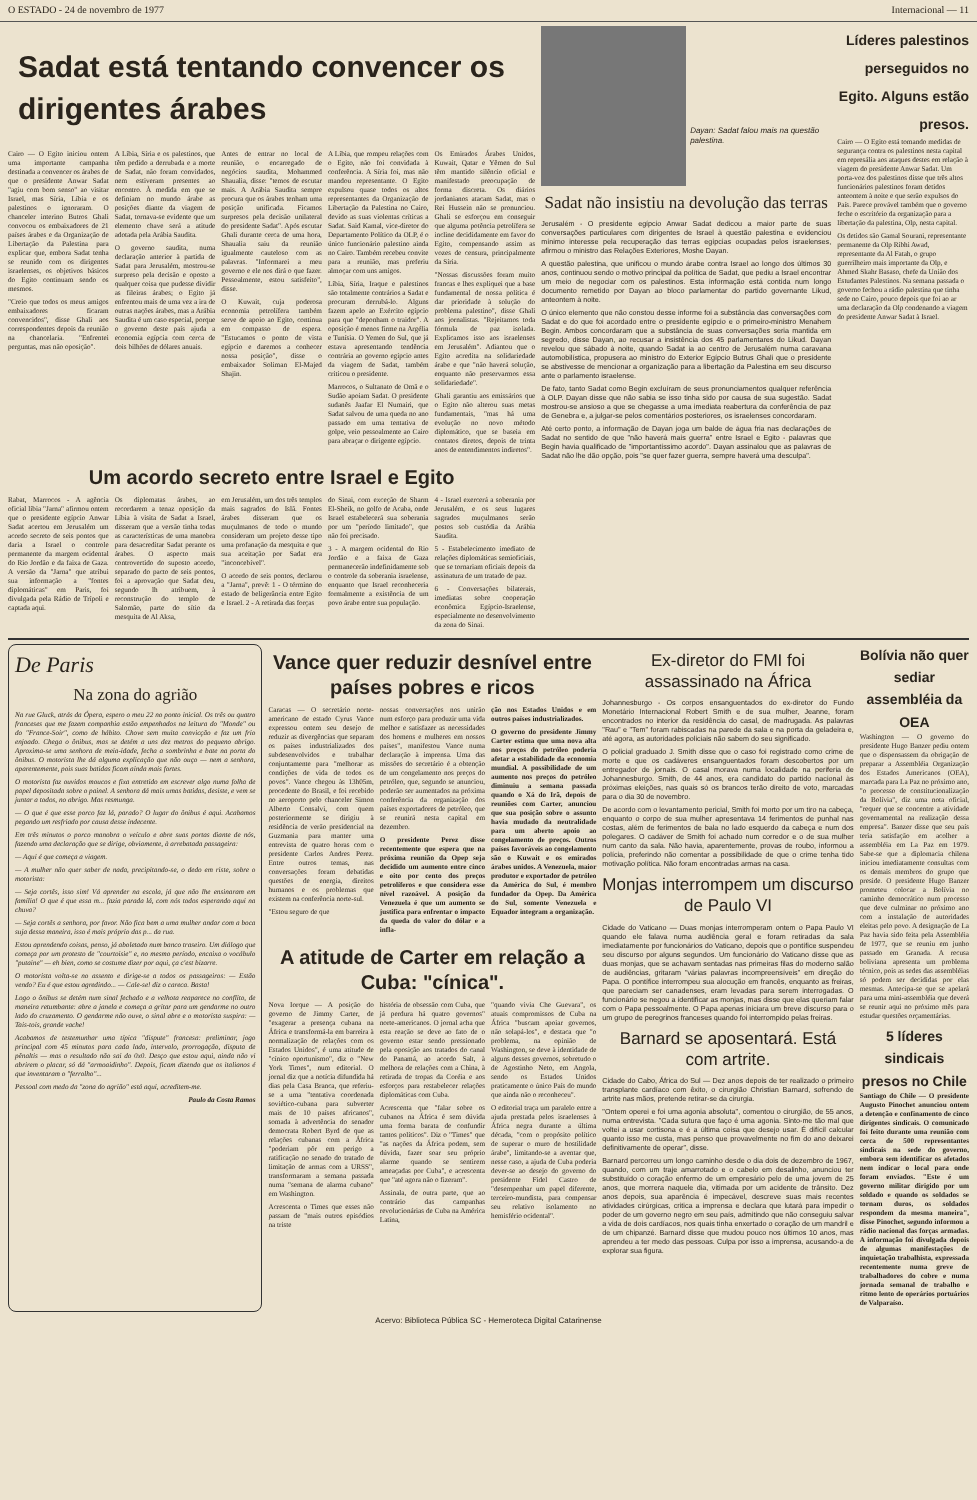O ESTADO - 24 de novembro de 1977 Internacional — 11
Sadat está tentando convencer os dirigentes árabes
Cairo — O Egito iniciou ontem uma importante campanha destinada a convencer os árabes de que o presidente Anwar Sadat "agiu com bom senso" ao visitar Israel, mas Síria, Líbia e os palestinos o ignoraram. O chanceler interino Butros Ghali convocou os embaixadores de 21 países árabes e da Organização de Libertação da Palestina para explicar que, embora Sadat tenha se reunido com os dirigentes israelenses, os objetivos básicos do Egito continuam sendo os mesmos.
"Creio que todos os meus amigos embaixadores ficaram convencidos", disse Ghali aos correspondentes depois da reunião na chancelaria. "Enfrentei perguntas, mas não oposição".
A Líbia, Síria e os palestinos, que têm pedido a derrubada e a morte de Sadat, não foram convidados, nem estiveram presentes ao encontro. À medida em que se definiam no mundo árabe as posições diante da viagem de Sadat, tornava-se evidente que um elemento chave será a atitude adotada pela Arábia Saudita.
O governo saudita, numa declaração anterior à partida de Sadat para Jerusalém, mostrou-se surpreso pela decisão e oposto a qualquer coisa que pudesse dividir as fileiras árabes; o Egito já enfrentou mais de uma vez a ira de outras nações árabes, mas a Arábia Saudita é um caso especial, porque o governo deste país ajuda a economia egípcia com cerca de dois bilhões de dólares anuais.
Antes de entrar no local de reunião, o encarregado de negócios saudita, Mohammed Shaualia, disse: "temos de escutar mais. A Arábia Saudita sempre procura que os árabes tenham uma posição unificada. Ficamos surpresos pela decisão unilateral do presidente Sadat". Após escutar Ghali durante cerca de uma hora, Shaualia saiu da reunião igualmente cauteloso com as palavras. "Informarei a meu governo e ele nos dirá o que fazer. Pessoalmente, estou satisfeito", disse.
O Kuwait, cuja poderosa economia petrolífera também serve de apoio ao Egito, continua em compasso de espera. "Estucamos o ponto de vista egípcio e daremos a conhecer nossa posição", disse o embaixador Soliman El-Majed Shajin.
A Líbia, que rompeu relações com o Egito, não foi convidada à conferência. A Síria foi, mas não mandou representante. O Egito expulsou quase todos os altos representantes da Organização de Libertação da Palestina no Cairo, devido as suas violentas críticas a Sadat. Said Kamal, vice-diretor do Departamento Político da OLP, é o único funcionário palestino ainda no Cairo. Também recebeu convite para a reunião, mas preferiu almoçar com uns amigos.
Líbia, Síria, Iraque e palestinos são totalmente contrários a Sadat e procuram derrubá-lo. Alguns fazem apelo ao Exército egípcio para que "deponham o traidor". A oposição é menos firme na Argélia e Tunísia. O Yemen do Sul, que já estava apresentando tendência contrária ao governo egípcio antes da viagem de Sadat, também criticou o presidente.
Marrocos, o Sultanato de Omã e o Sudão apoiam Sadat. O presidente sudanês Jaafar El Numairi, que Sadat salvou de uma queda no ano passado em uma tentativa de golpe, veio pessoalmente ao Cairo para abraçar o dirigente egípcio.
Os Emirados Árabes Unidos, Kuwait, Qatar e Yêmen do Sul têm mantido silêncio oficial e manifestado preocupação de forma discreta. Os diários jordanianos atacam Sadat, mas o Rei Hussein não se pronunciou. Ghali se esforçou em conseguir que alguma potência petrolífera se incline decididamente em favor do Egito, compensando assim as vozes de censura, principalmente da Síria.
"Nossas discussões foram muito francas e lhes expliquei que a base fundamental de nossa política é dar prioridade à solução do problema palestino", disse Ghali aos jornalistas. "Rejeitamos toda fórmula de paz isolada. Explicamos isso aos israelenses em Jerusalém". Adiantou que o Egito acredita na solidariedade árabe e que "não haverá solução, enquanto não preservarmos essa solidariedade".
Ghali garantiu aos emissários que o Egito não alterou suas metas fundamentais, "mas há uma evolução no novo método diplomático, que se baseia em contatos diretos, depois de trinta anos de entendimentos indiretos".
Um acordo secreto entre Israel e Egito
Rabat, Marrocos - A agência oficial líbia "Jarna" afirmou ontem que o presidente egípcio Anwar Sadat acertou em Jerusalém um acordo secreto de seis pontos que daria a Israel o controle permanente da margem ocidental do Rio Jordão e da faixa de Gaza. A versão da "Jarna" que atribui sua informação a "fontes diplomáticas" em Paris, foi divulgada pela Rádio de Trípoli e captada aqui.
Os diplomatas árabes, ao recordarem a tenaz oposição da Líbia à visita de Sadat a Israel, disseram que a versão tinha todas as características de uma manobra para desacreditar Sadat perante os árabes. O aspecto mais controvertido do suposto acordo, separado do pacto de seis pontos, foi a aprovação que Sadat deu, segundo lh atribuem, à reconstrução do templo de Salomão, parte do sítio da mesquita de Al Aksa,
em Jerusalém, um dos três templos mais sagrados do Islã. Fontes árabes disseram que os muçulmanos de todo o mundo consideram um projeto desse tipo uma profanação da mesquita e que sua aceitação por Sadat era "inconcebível".
O acordo de seis pontos, declarou a "Jarna", prevê: 1 - O término do estado de beligerância entre Egito e Israel. 2 - A retirada das forças
do Sinai, com exceção de Sharm El-Sheik, no golfo de Acaba, onde Israel estabelecerá sua soberania por um "período limitado", que não foi precisado.
3 - A margem ocidental do Rio Jordão e a faixa de Gaza permanecerão indefinidamente sob o controle da soberania israelense, enquanto que Israel reconheceria formalmente a existência de um povo árabe entre sua população.
4 - Israel exercerá a soberania por Jerusalém, e os seus lugares sagrados muçulmanos serão postos sob custódia da Arábia Saudita.
5 - Estabelecimento imediato de relações diplomáticas semioficiais, que se tornariam oficiais depois da assinatura de um tratado de paz.
6 - Conversações bilaterais, imediatas sobre cooperação econômica Egípcio-Israelense, especialmente no desenvolvimento da zona do Sinai.
Dayan: Sadat falou mais na questão palestina.
Sadat não insistiu na devolução das terras
Jerusalém - O presidente egípcio Anwar Sadat dedicou a maior parte de suas conversações particulares com dirigentes de Israel à questão palestina e evidenciou mínimo interesse pela recuperação das terras egípcias ocupadas pelos israelenses, afirmou o ministro das Relações Exteriores, Moshe Dayan.
A questão palestina, que unificou o mundo árabe contra Israel ao longo dos últimos 30 anos, continuou sendo o motivo principal da política de Sadat, que pediu a Israel encontrar um meio de negociar com os palestinos. Esta informação está contida num longo documento remetido por Dayan ao bloco parlamentar do partido governante Likud, anteontem à noite.
O único elemento que não constou desse informe foi a substância das conversações com Sadat e do que foi acordado entre o presidente egípcio e o primeiro-ministro Menahem Begin. Ambos concordaram que a substância de suas conversações seria mantida em segredo, disse Dayan, ao recusar a insistência dos 45 parlamentares do Likud. Dayan revelou que sábado à noite, quando Sadat ia ao centro de Jerusalém numa caravana automobilística, propusera ao ministro do Exterior Egípcio Butrus Ghali que o presidente se abstivesse de mencionar a organização para a libertação da Palestina em seu discurso ante o parlamento israelense.
De fato, tanto Sadat como Begin excluíram de seus pronunciamentos qualquer referência à OLP. Dayan disse que não sabia se isso tinha sido por causa de sua sugestão. Sadat mostrou-se ansioso a que se chegasse a uma imediata reabertura da conferência de paz de Genebra e, a julgar-se pelos comentários posteriores, os israelenses concordaram.
Até certo ponto, a informação de Dayan joga um balde de água fria nas declarações de Sadat no sentido de que "não haverá mais guerra" entre Israel e Egito - palavras que Begin havia qualificado de "importantíssimo acordo". Dayan assinalou que as palavras de Sadat não lhe dão opção, pois "se quer fazer guerra, sempre haverá uma desculpa".
Líderes palestinos perseguidos no Egito. Alguns estão presos.
Cairo — O Egito está tomando medidas de segurança contra os palestinos nesta capital em represália aos ataques destes em relação à viagem do presidente Anwar Sadat. Um porta-voz dos palestinos disse que três altos funcionários palestinos foram detidos anteontem à noite e que serão expulsos do País. Parece provável também que o governo feche o escritório da organização para a libertação da palestina, Olp, nesta capital.
Os detidos são Gamal Sourani, representante permanente da Olp Ribhi Awad, representante da Al Fatah, o grupo guerrilheiro mais importante da Olp, e Ahmed Skahr Basaso, chefe da União dos Estudantes Palestinos. Na semana passada o governo fechou a rádio palestina que tinha sede no Cairo, pouco depois que foi ao ar uma declaração da Olp condenando a viagem do presidente Anwar Sadat à Israel.
De Paris
Na zona do agrião
Na rue Gluck, atrás da Ópera, espero o meu 22 no ponto inicial. Os três ou quatro franceses que me fazem companhia estão empenhados na leitura do "Monde" ou do "France-Soir", como de hábito. Chove sem muita convicção e faz um frio enjoado. Chega o ônibus, mas se detém a uns dez metros do pequeno abrigo. Aproxima-se uma senhora de meia-idade, fecha a sombrinha e bate na porta do ônibus. O motorista lhe dá alguma explicação que não ouço — nem a senhora, aparentemente, pois suas batidas ficam ainda mais fortes.
O motorista faz ouvidos moucos e fixa entretido em escrever algo numa folha de papel depositada sobre o painel. A senhora dá mais umas batidas, desiste, e vem se juntar a todos, no abrigo. Mas resmunga.
— O que é que esse porco faz lá, parado? O lugar do ônibus é aqui. Acabamos pegando um resfriado por causa desse indecente.
Em três minutos o porco manobra o veículo e abre suas portas diante de nós, fazendo uma declaração que se dirige, obviamente, à arrebatada passageira:
— Aqui é que começa a viagem.
— A mulher não quer saber de nada, precipitando-se, o dedo em riste, sobre o motorista:
— Seja cortês, isso sim! Vá aprender na escola, já que não lhe ensinaram em família! O que é que essa m... fazia parada lá, com nós todos esperando aqui na chuva?
— Seja cortês a senhora, por favor. Não fica bem a uma mulher andar com a boca suja dessa maneira, isso é mais próprio das p... da rua.
Estou aprendendo coisas, penso, já aboletado num banco traseiro. Um diálogo que começa por um protesto de "courtoisie" e, no mesmo período, encaixa o vocábulo "putaine" — eh bien, como se costume dizer por aqui, ça c'est bizarre.
O motorista volta-se no assento e dirige-se a todos os passageiros: — Estão vendo? Eu é que estou agredindo... — Cale-se! diz o careca. Basta!
Logo o ônibus se detém num sinal fechado e a velhota reaparece no conflito, de maneira retumbante: abre a janela e começa a gritar para um gendarme no outro lado do cruzamento. O gendarme não ouve, o sinal abre e o motorista suspira: — Tais-tois, grande vache!
Acabamos de testemunhar uma típica "dispute" francesa: preliminar, jogo principal com 45 minutos para cada lado, intervalo, prorrogação, disputa de pênaltis — mas o resultado não sai do 0x0. Desço que estou aqui, ainda não vi abrirem o placar, só dá "armoaidinho". Depois, ficam dizendo que os italianos é que inventaram o "ferrolho"...
Pessoal com medo da "zona do agrião" está aqui, acreditem-me.
Paulo da Costa Ramos
Vance quer reduzir desnível entre países pobres e ricos
Caracas — O secretário norte-americano de estado Cyrus Vance expressou ontem seu desejo de reduzir as divergências que separam os países industrializados dos subdesenvolvidos e trabalhar conjuntamente para "melhorar as condições de vida de todos os povos". Vance chegou às 13h05m, procedente do Brasil, e foi recebido no aeroporto pelo chanceler Simon Alberto Consalvi, com quem posteriormente se dirigiu à residência de verão presidencial na Guzmania para manter uma entrevista de quatro horas com o presidente Carlos Andres Perez. Entre outros temas, nas conversações foram debatidas questões de energia, direitos humanos e os problemas que existem na conferência norte-sul.
"Estou seguro de que
nossas conversações nos unirão num esforço para produzir uma vida melhor e satisfazer as necessidades dos homens e mulheres em nossos países", manifestou Vance numa declaração à imprensa. Uma das missões do secretário é a obtenção de um congelamento nos preços do petróleo, que, segundo se anunciou, poderão ser aumentados na próxima conferência da organização dos países exportadores de petróleo, que se reunirá nesta capital em dezembro.
O presidente Perez disse recentemente que espera que na próxima reunião da Opep seja decidido um aumento entre cinco e oito por cento dos preços petrolíferos e que considera esse nível razoável. A posição da Venezuela é que um aumento se justifica para enfrentar o impacto da queda do valor do dólar e a infla-
ção nos Estados Unidos e em outros países industrializados.
O governo do presidente Jimmy Carter estima que uma nova alta nos preços do petróleo poderia afetar a estabilidade da economia mundial. A possibilidade de um aumento nos preços do petróleo diminuiu a semana passada quando o Xá do Irã, depois de reuniões com Carter, anunciou que sua posição sobre o assunto havia mudado da neutralidade para um aberto apoio ao congelamento de preços. Outros países favoráveis ao congelamento são o Kuwait e os emirados árabes unidos. A Venezuela, maior produtor e exportador de petróleo da América do Sul, é membro fundador da Opep. Da América do Sul, somente Venezuela e Equador integram a organização.
A atitude de Carter em relação a Cuba: "cínica".
Nova Iorque — A posição do governo de Jimmy Carter, de "exagerar a presença cubana na África e transformá-la em barreira à normalização de relações com os Estados Unidos", é uma atitude de "cínico oportunismo", diz o "New York Times", num editorial. O jornal diz que a notícia difundida há dias pela Casa Branca, que referiu-se a uma "tentativa coordenada soviético-cubana para subverter mais de 10 países africanos", somada à advertência do senador democrata Robert Byrd de que as relações cubanas com a África "poderiam pôr em perigo a ratificação no senado do tratado de limitação de armas com a URSS", transformaram a semana passada numa "semana de alarma cubano" em Washington.
Acrescenta o Times que esses não passam de "mais outros episódios na triste
história de obsessão com Cuba, que já perdura há quatro governos" norte-americanos. O jornal acha que esta reação se deve ao fato de o governo estar sendo pressionado pela oposição aos tratados do canal do Panamá, ao acordo Salt, à melhora de relações com a China, à retirada de tropas da Coréia e aos esforços para restabelecer relações diplomáticas com Cuba.
Acrescenta que "falar sobre os cubanos na África é sem dúvida uma forma barata de confundir tantos políticos". Diz o "Times" que "as nações da África podem, sem dúvida, fazer soar seu próprio alarme quando se sentirem ameaçadas por Cuba", e acrescenta que "até agora não o fizeram".
Assinala, de outra parte, que ao contrário das campanhas revolucionárias de Cuba na América Latina,
"quando vivia Che Guevara", os atuais compromissos de Cuba na África "buscam apoiar governos, não solapá-los", e destaca que "o problema, na opinião de Washington, se deve à identidade de alguns desses governos, sobretudo o de Agostinho Neto, em Angola, sendo os Estados Unidos praticamente o único País do mundo que ainda não o reconheceu".
O editorial traça um paralelo entre a ajuda prestada pelos israelenses à África negra durante a última década, "com o propósito político de superar o muro de hostilidade árabe", limitando-se a aventar que, nesse caso, a ajuda de Cuba poderia dever-se ao desejo do governo do presidente Fidel Castro de "desempenhar um papel diferente, terceiro-mundista, para compensar seu relativo isolamento no hemisfério ocidental".
Ex-diretor do FMI foi assassinado na África
Johannesburgo - Os corpos ensanguentados do ex-diretor do Fundo Monetário Internacional Robert Smith e de sua mulher, Jeanne, foram encontrados no interior da residência do casal, de madrugada. As palavras "Rau" e "Tem" foram rabiscadas na parede da sala e na porta da geladeira e, até agora, as autoridades policiais não sabem do seu significado.
O policial graduado J. Smith disse que o caso foi registrado como crime de morte e que os cadáveres ensanguentados foram descobertos por um entregador de jornais. O casal morava numa localidade na periferia de Johannesburgo. Smith, de 44 anos, era candidato do partido nacional às próximas eleições, nas quais só os brancos terão direito de voto, marcadas para o dia 30 de novembro.
De acordo com o levantamento pericial, Smith foi morto por um tiro na cabeça, enquanto o corpo de sua mulher apresentava 14 ferimentos de punhal nas costas, além de ferimentos de bala no lado esquerdo da cabeça e num dos polegares. O cadáver de Smith foi achado num corredor e o de sua mulher num canto da sala. Não havia, aparentemente, provas de roubo, informou a polícia, preferindo não comentar a possibilidade de que o crime tenha tido motivação política. Não foram encontradas armas na casa.
Monjas interrompem um discurso de Paulo VI
Cidade do Vaticano — Duas monjas interromperam ontem o Papa Paulo VI quando ele falava numa audiência geral e foram retiradas da sala imediatamente por funcionários do Vaticano, depois que o pontífice suspendeu seu discurso por alguns segundos. Um funcionário do Vaticano disse que as duas monjas, que se achavam sentadas nas primeiras filas do moderno salão de audiências, gritaram "várias palavras incompreensíveis" em direção do Papa. O pontífice interrompeu sua alocução em francês, enquanto as freiras, que pareciam ser canadenses, eram levadas para serem interrogadas. O funcionário se negou a identificar as monjas, mas disse que elas queriam falar com o Papa pessoalmente. O Papa apenas iniciara um breve discurso para o um grupo de peregrinos franceses quando foi interrompido pelas freiras.
Barnard se aposentará. Está com artrite.
Cidade do Cabo, África do Sul — Dez anos depois de ter realizado o primeiro transplante cardíaco com êxito, o cirurgião Christian Barnard, sofrendo de artrite nas mãos, pretende retirar-se da cirurgia.
"Ontem operei e foi uma agonia absoluta", comentou o cirurgião, de 55 anos, numa entrevista. "Cada sutura que faço é uma agonia. Sinto-me tão mal que voltei a usar cortisona e é a última coisa que desejo usar. É difícil calcular quanto isso me custa, mas penso que provavelmente no fim do ano deixarei definitivamente de operar", disse.
Barnard percorreu um longo caminho desde o dia dois de dezembro de 1967, quando, com um traje amarrotado e o cabelo em desalinho, anunciou ter substituído o coração enfermo de um empresário pelo de uma jovem de 25 anos, que morrera naquele dia, vitimada por um acidente de trânsito. Dez anos depois, sua aparência é impecável, descreve suas mais recentes atividades cirúrgicas, critica a imprensa e declara que lutará para impedir o poder de um governo negro em seu país, admitindo que não conseguiu salvar a vida de dois cardíacos, nos quais tinha enxertado o coração de um mandril e de um chipanzé. Barnard disse que mudou pouco nos últimos 10 anos, mas aprendeu a ter medo das pessoas. Culpa por isso a imprensa, acusando-a de explorar sua figura.
Bolívia não quer sediar assembléia da OEA
Washington — O governo do presidente Hugo Banzer pediu ontem que o dispensassem da obrigação de preparar a Assembléia Organização dos Estados Americanos (OEA), marcada para La Paz no próximo ano, "o processo de constitucionalização da Bolívia", diz uma nota oficial, "requer que se concentre a atividade governamental na realização dessa empresa". Banzer disse que seu país teria satisfação em acolher a assembléia em La Paz em 1979. Sabe-se que a diplomacia chilena iniciou imediatamente consultas com os demais membros do grupo que preside. O presidente Hugo Banzer prometeu colocar a Bolívia no caminho democrático num processo que deve culminar no próximo ano com a instalação de autoridades eleitas pelo povo. A designação de La Paz havia sido feita pela Assembléia de 1977, que se reuniu em junho passado em Granada. A recusa boliviana apresenta um problema técnico, pois as sedes das assembléias só podem ser decididas por elas mesmas. Antecipa-se que se apelará para uma mini-assembléia que deverá se reunir aqui no próximo mês para estudar questões orçamentárias.
5 líderes sindicais presos no Chile
Santiago do Chile — O presidente Augusto Pinochet anunciou ontem a detenção e confinamento de cinco dirigentes sindicais. O comunicado foi feito durante uma reunião com cerca de 500 representantes sindicais na sede do governo, embora sem identificar os afetados nem indicar o local para onde foram enviados. "Este é um governo militar dirigido por um soldado e quando os soldados se tornam duros, os soldados respondem da mesma maneira", disse Pinochet, segundo informou a rádio nacional das forças armadas. A informação foi divulgada depois de algumas manifestações de inquietação trabalhista, expressada recentemente numa greve de trabalhadores do cobre e numa jornada semanal de trabalho e ritmo lento de operários portuários de Valparaíso.
Acervo: Biblioteca Pública SC - Hemeroteca Digital Catarinense